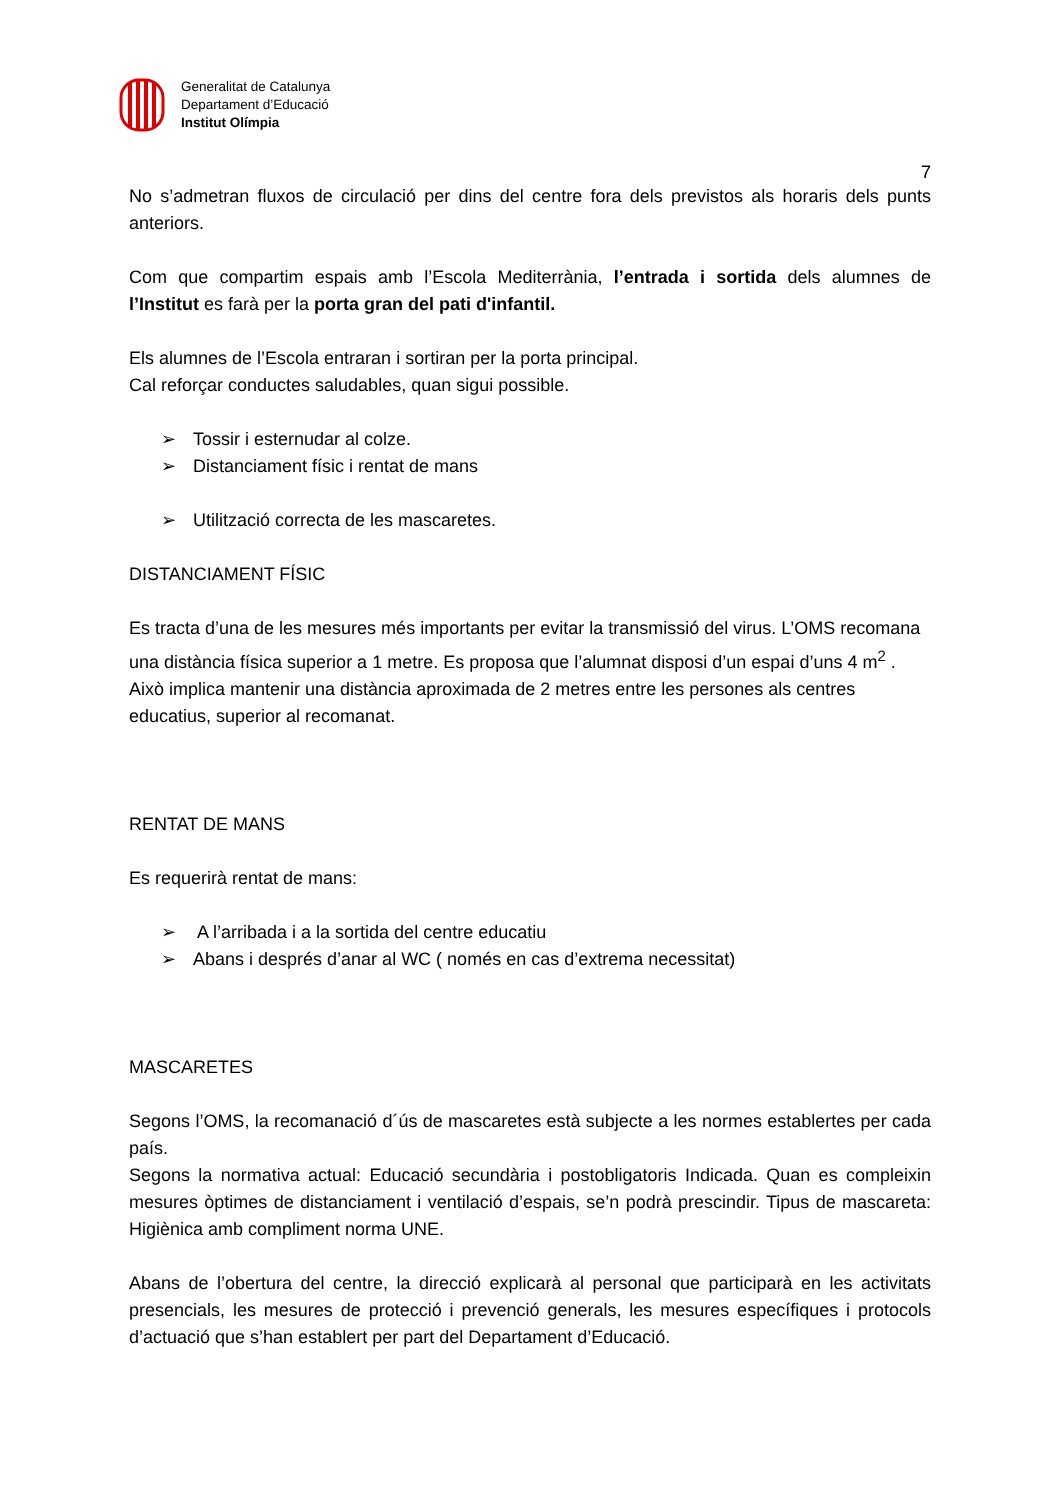Generalitat de Catalunya
Departament d’Educació
Institut Olímpia
7
No s’admetran fluxos de circulació per dins del centre fora dels previstos als horaris dels punts anteriors.
Com que compartim espais amb l’Escola Mediterrània, l’entrada i sortida dels alumnes de l’Institut es farà per la porta gran del pati d'infantil.
Els alumnes de l’Escola entraran i sortiran per la porta principal.
Cal reforçar conductes saludables, quan sigui possible.
➢ Tossir i esternudar al colze.
➢ Distanciament físic i rentat de mans
➢ Utilització correcta de les mascaretes.
DISTANCIAMENT FÍSIC
Es tracta d’una de les mesures més importants per evitar la transmissió del virus. L’OMS recomana una distància física superior a 1 metre. Es proposa que l’alumnat disposi d’un espai d’uns 4 m<sup>2</sup> . Això implica mantenir una distància aproximada de 2 metres entre les persones als centres educatius, superior al recomanat.
RENTAT DE MANS
Es requerirà rentat de mans:
➢ A l’arribada i a la sortida del centre educatiu
➢ Abans i després d’anar al WC ( només en cas d’extrema necessitat)
MASCARETES
Segons l’OMS, la recomanació d´ús de mascaretes està subjecte a les normes establertes per cada país.
Segons la normativa actual: Educació secundària i postobligatoris Indicada. Quan es compleixin mesures òptimes de distanciament i ventilació d’espais, se’n podrà prescindir. Tipus de mascareta: Higiènica amb compliment norma UNE.
Abans de l’obertura del centre, la direcció explicarà al personal que participarà en les activitats presencials, les mesures de protecció i prevenció generals, les mesures específiques i protocols d’actuació que s’han establert per part del Departament d’Educació.